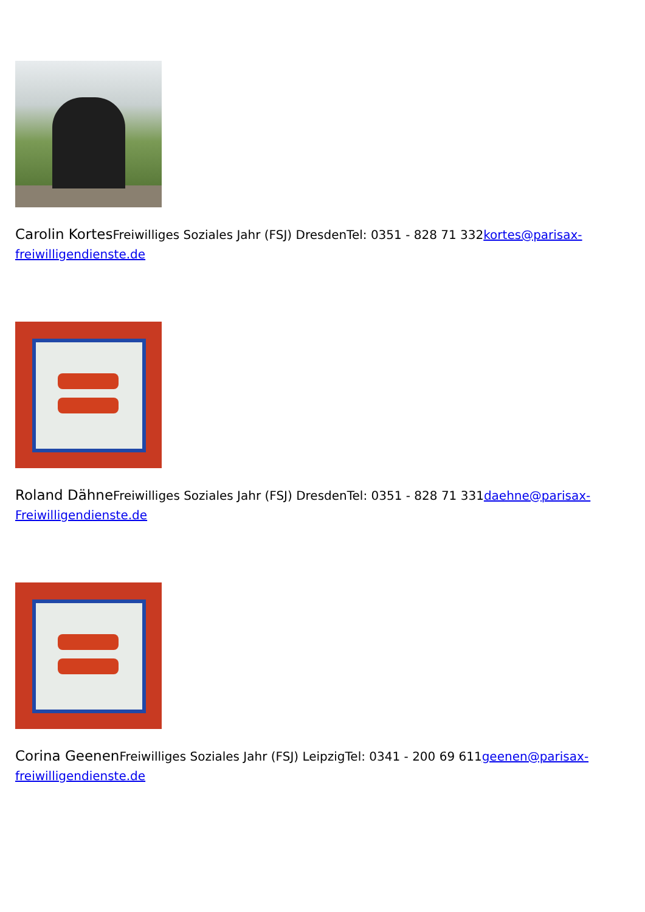Carolin Kortes Freiwilliges Soziales Jahr (FSJ) DresdenTel: 0351 - 828 71 332kortes@parisax-freiwilligendienste.de
Roland Dähne Freiwilliges Soziales Jahr (FSJ) DresdenTel: 0351 - 828 71 331daehne@parisax-Freiwilligendienste.de
Corina Geenen Freiwilliges Soziales Jahr (FSJ) LeipzigTel: 0341 - 200 69 611geenen@parisax-freiwilligendienste.de